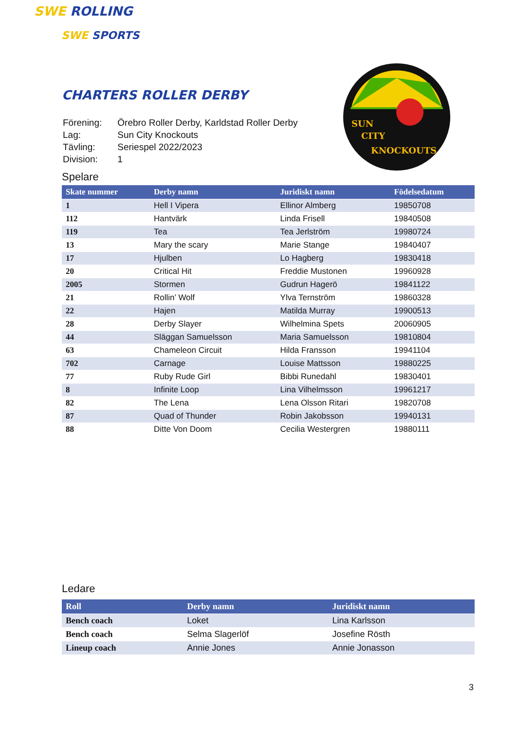SWE ROLLING
SWE SPORTS
CHARTERS ROLLER DERBY
| Förening: | Örebro Roller Derby, Karldstad Roller Derby |
| Lag: | Sun City Knockouts |
| Tävling: | Seriespel 2022/2023 |
| Division: | 1 |
SUN
CITY
KNOCKOUTS
Spelare
| Skate nummer | Derby namn | Juridiskt namn | Födelsedatum |
| --- | --- | --- | --- |
| 1 | Hell I Vipera | Ellinor Almberg | 19850708 |
| 112 | Hantvärk | Linda Frisell | 19840508 |
| 119 | Tea | Tea Jerlström | 19980724 |
| 13 | Mary the scary | Marie Stange | 19840407 |
| 17 | Hjulben | Lo Hagberg | 19830418 |
| 20 | Critical Hit | Freddie Mustonen | 19960928 |
| 2005 | Stormen | Gudrun Hagerö | 19841122 |
| 21 | Rollin’ Wolf | Ylva Ternström | 19860328 |
| 22 | Hajen | Matilda Murray | 19900513 |
| 28 | Derby Slayer | Wilhelmina Spets | 20060905 |
| 44 | Släggan Samuelsson | Maria Samuelsson | 19810804 |
| 63 | Chameleon Circuit | Hilda Fransson | 19941104 |
| 702 | Carnage | Louise Mattsson | 19880225 |
| 77 | Ruby Rude Girl | Bibbi Runedahl | 19830401 |
| 8 | Infinite Loop | Lina Vilhelmsson | 19961217 |
| 82 | The Lena | Lena Olsson Ritari | 19820708 |
| 87 | Quad of Thunder | Robin Jakobsson | 19940131 |
| 88 | Ditte Von Doom | Cecilia Westergren | 19880111 |
Ledare
| Roll | Derby namn | Juridiskt namn |
| --- | --- | --- |
| Bench coach | Loket | Lina Karlsson |
| Bench coach | Selma Slagerlöf | Josefine Rösth |
| Lineup coach | Annie Jones | Annie Jonasson |
3